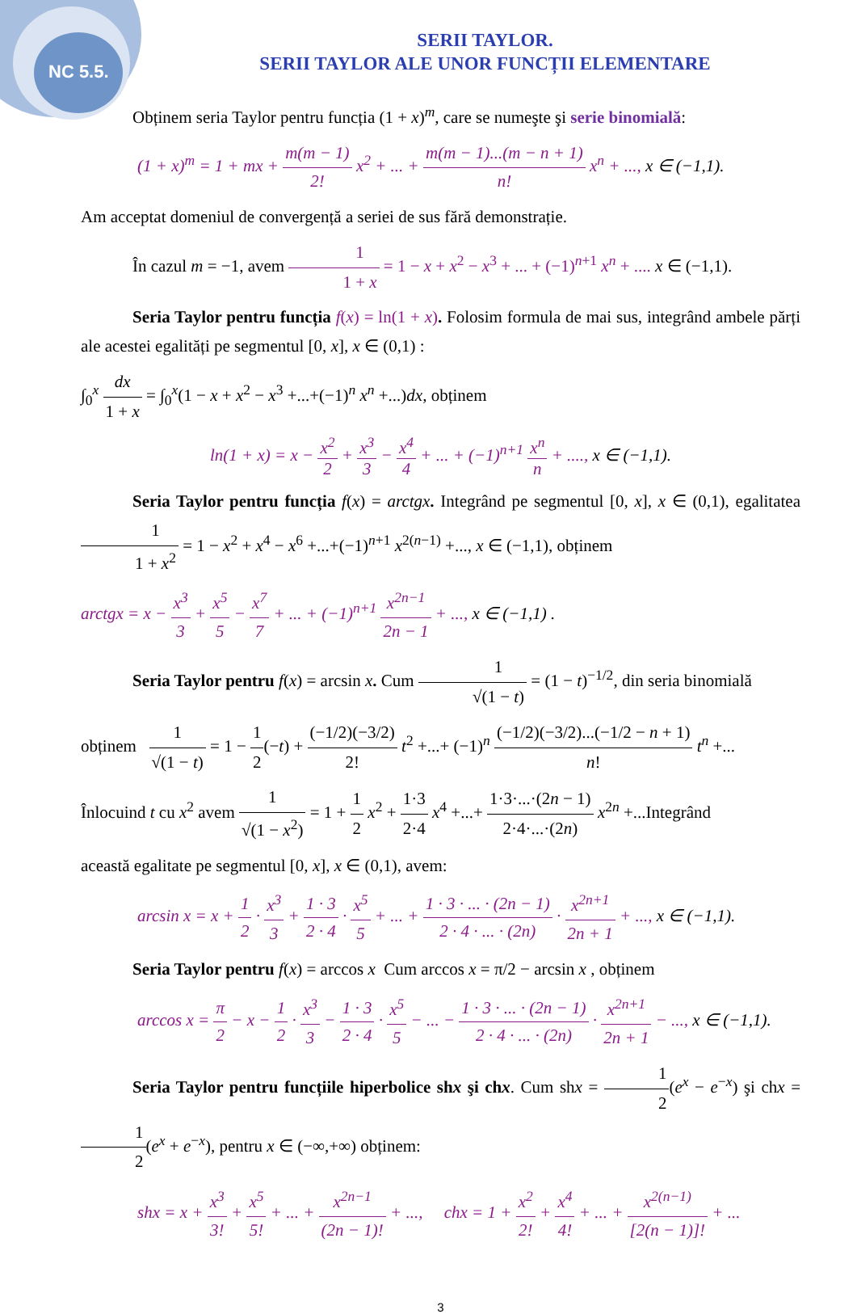NC 5.5.
SERII TAYLOR.
SERII TAYLOR ALE UNOR FUNCȚII ELEMENTARE
Obținem seria Taylor pentru funcția (1 + x)<sup>m</sup>, care se numeşte şi serie binomială:
(1 + x)<sup>m</sup> = 1 + mx + m(m − 1) 2! x<sup>2</sup> + ... + m(m − 1)...(m − n + 1) n! x<sup>n</sup> + ..., x ∈ (−1,1).
Am acceptat domeniul de convergență a seriei de sus fără demonstrație.
În cazul m = −1, avem 1 1 + x = 1 − x + x<sup>2</sup> − x<sup>3</sup> + ... + (−1)<sup>n+1</sup> x<sup>n</sup> + .... x ∈ (−1,1).
Seria Taylor pentru funcția f(x) = ln(1 + x). Folosim formula de mai sus, integrând ambele părți ale acestei egalități pe segmentul [0, x], x ∈ (0,1) :
∫<sub>0</sub><sup>x</sup> dx 1 + x = ∫<sub>0</sub><sup>x</sup>(1 − x + x<sup>2</sup> − x<sup>3</sup> +...+(−1)<sup>n</sup> x<sup>n</sup> +...)dx, obținem
ln(1 + x) = x − x<sup>2</sup> 2 + x<sup>3</sup> 3 − x<sup>4</sup> 4 + ... + (−1)<sup>n+1</sup> x<sup>n</sup> n + ...., x ∈ (−1,1).
Seria Taylor pentru funcția f(x) = arctgx. Integrând pe segmentul [0, x], x ∈ (0,1), egalitatea 1 1 + x<sup>2</sup> = 1 − x<sup>2</sup> + x<sup>4</sup> − x<sup>6</sup> +...+(−1)<sup>n+1</sup> x<sup>2(n−1)</sup> +..., x ∈ (−1,1), obținem
arctgx = x − x<sup>3</sup> 3 + x<sup>5</sup> 5 − x<sup>7</sup> 7 + ... + (−1)<sup>n+1</sup> x<sup>2n−1</sup> 2n − 1 + ..., x ∈ (−1,1) .
Seria Taylor pentru f(x) = arcsin x. Cum 1 √(1 − t) = (1 − t)<sup>−1/2</sup>, din seria binomială
obținem 1 √(1 − t) = 1 − 1 2(−t) + (−1/2)(−3/2) 2! t<sup>2</sup> +...+ (−1)<sup>n</sup> (−1/2)(−3/2)...(−1/2 − n + 1) n! t<sup>n</sup> +...
Înlocuind t cu x<sup>2</sup> avem 1 √(1 − x<sup>2</sup>) = 1 + 1 2 x<sup>2</sup> + 1·3 2·4 x<sup>4</sup> +...+ 1·3·...·(2n − 1) 2·4·...·(2n) x<sup>2n</sup> +...Integrând
această egalitate pe segmentul [0, x], x ∈ (0,1), avem:
arcsin x = x + 1 2 · x<sup>3</sup> 3 + 1 · 3 2 · 4 · x<sup>5</sup> 5 + ... + 1 · 3 · ... · (2n − 1) 2 · 4 · ... · (2n) · x<sup>2n+1</sup> 2n + 1 + ..., x ∈ (−1,1).
Seria Taylor pentru f(x) = arccos x Cum arccos x = π/2 − arcsin x , obținem
arccos x = π 2 − x − 1 2 · x<sup>3</sup> 3 − 1 · 3 2 · 4 · x<sup>5</sup> 5 − ... − 1 · 3 · ... · (2n − 1) 2 · 4 · ... · (2n) · x<sup>2n+1</sup> 2n + 1 − ..., x ∈ (−1,1).
Seria Taylor pentru funcțiile hiperbolice shx şi chx. Cum shx = 1 2(e<sup>x</sup> − e<sup>−x</sup>) şi chx = 1 2(e<sup>x</sup> + e<sup>−x</sup>), pentru x ∈ (−∞,+∞) obținem:
shx = x + x<sup>3</sup> 3! + x<sup>5</sup> 5! + ... + x<sup>2n−1</sup> (2n − 1)! + ..., chx = 1 + x<sup>2</sup> 2! + x<sup>4</sup> 4! + ... + x<sup>2(n−1)</sup> [2(n − 1)]! + ...
3